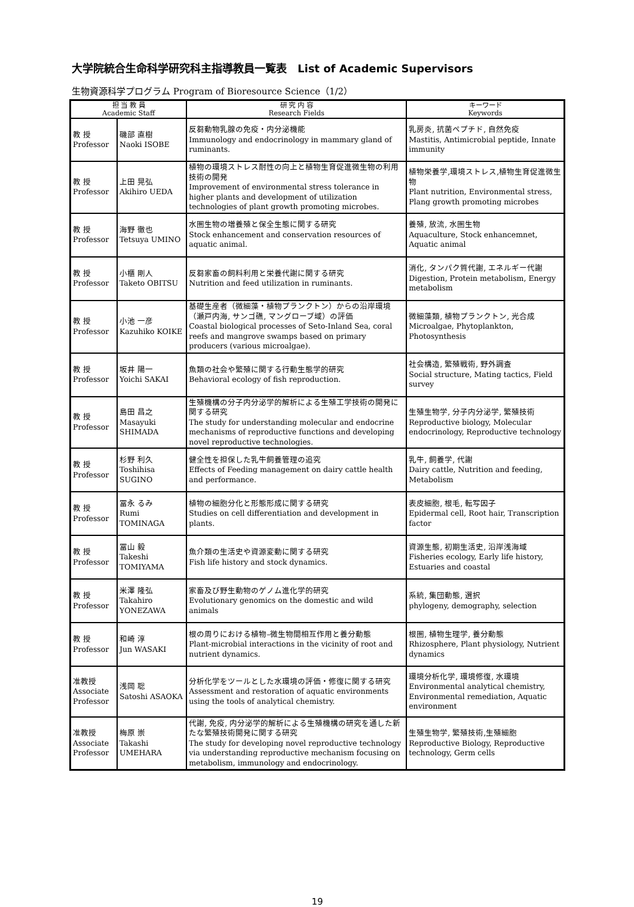大学院統合生命科学研究科主指導教員一覧表　List of Academic Supervisors
生物資源科学プログラム Program of Bioresource Science（1/2）
| 担 当 教 員 Academic Staff | | 研 究 内 容 Research Fields | キーワード Keywords |
| --- | --- | --- | --- |
| 教 授 Professor | 磯部 直樹 Naoki ISOBE | 反芻動物乳腺の免疫・内分泌機能 Immunology and endocrinology in mammary gland of ruminants. | 乳房炎, 抗菌ペプチド, 自然免疫 Mastitis, Antimicrobial peptide, Innate immunity |
| 教 授 Professor | 上田 晃弘 Akihiro UEDA | 植物の環境ストレス耐性の向上と植物生育促進微生物の利用技術の開発 Improvement of environmental stress tolerance in higher plants and development of utilization technologies of plant growth promoting microbes. | 植物栄養学,環境ストレス,植物生育促進微生物 Plant nutrition, Environmental stress, Plang growth promoting microbes |
| 教 授 Professor | 海野 徹也 Tetsuya UMINO | 水圏生物の増養殖と保全生態に関する研究 Stock enhancement and conservation resources of aquatic animal. | 養殖, 放流, 水圏生物 Aquaculture, Stock enhancemnet, Aquatic animal |
| 教 授 Professor | 小櫃 剛人 Taketo OBITSU | 反芻家畜の飼料利用と栄養代謝に関する研究 Nutrition and feed utilization in ruminants. | 消化, タンパク質代謝, エネルギー代謝 Digestion, Protein metabolism, Energy metabolism |
| 教 授 Professor | 小池 一彦 Kazuhiko KOIKE | 基礎生産者（微細藻・植物プランクトン）からの沿岸環境（瀬戸内海, サンゴ礁, マングローブ域）の評価 Coastal biological processes of Seto-Inland Sea, coral reefs and mangrove swamps based on primary producers (various microalgae). | 微細藻類, 植物プランクトン, 光合成 Microalgae, Phytoplankton, Photosynthesis |
| 教 授 Professor | 坂井 陽一 Yoichi SAKAI | 魚類の社会や繁殖に関する行動生態学的研究 Behavioral ecology of fish reproduction. | 社会構造, 繁殖戦術, 野外調査 Social structure, Mating tactics, Field survey |
| 教 授 Professor | 島田 昌之 Masayuki SHIMADA | 生殖機構の分子内分泌学的解析による生殖工学技術の開発に関する研究 The study for understanding molecular and endocrine mechanisms of reproductive functions and developing novel reproductive technologies. | 生殖生物学, 分子内分泌学, 繁殖技術 Reproductive biology, Molecular endocrinology, Reproductive technology |
| 教 授 Professor | 杉野 利久 Toshihisa SUGINO | 健全性を担保した乳牛飼養管理の追究 Effects of Feeding management on dairy cattle health and performance. | 乳牛, 飼養学, 代謝 Dairy cattle, Nutrition and feeding, Metabolism |
| 教 授 Professor | 冨永 るみ Rumi TOMINAGA | 植物の細胞分化と形態形成に関する研究 Studies on cell differentiation and development in plants. | 表皮細胞, 根毛, 転写因子 Epidermal cell, Root hair, Transcription factor |
| 教 授 Professor | 冨山 毅 Takeshi TOMIYAMA | 魚介類の生活史や資源変動に関する研究 Fish life history and stock dynamics. | 資源生態, 初期生活史, 沿岸浅海域 Fisheries ecology, Early life history, Estuaries and coastal |
| 教 授 Professor | 米澤 隆弘 Takahiro YONEZAWA | 家畜及び野生動物のゲノム進化学的研究 Evolutionary genomics on the domestic and wild animals | 系統, 集団動態, 選択 phylogeny, demography, selection |
| 教 授 Professor | 和崎 淳 Jun WASAKI | 根の周りにおける植物–微生物間相互作用と養分動態 Plant-microbial interactions in the vicinity of root and nutrient dynamics. | 根圏, 植物生理学, 養分動態 Rhizosphere, Plant physiology, Nutrient dynamics |
| 准教授 Associate Professor | 浅岡 聡 Satoshi ASAOKA | 分析化学をツールとした水環境の評価・修復に関する研究 Assessment and restoration of aquatic environments using the tools of analytical chemistry. | 環境分析化学, 環境修復, 水環境 Environmental analytical chemistry, Environmental remediation, Aquatic environment |
| 准教授 Associate Professor | 梅原 崇 Takashi UMEHARA | 代謝, 免疫, 内分泌学的解析による生殖機構の研究を通した新たな繁殖技術開発に関する研究 The study for developing novel reproductive technology via understanding reproductive mechanism focusing on metabolism, immunology and endocrinology. | 生殖生物学, 繁殖技術,生殖細胞 Reproductive Biology, Reproductive technology, Germ cells |
19